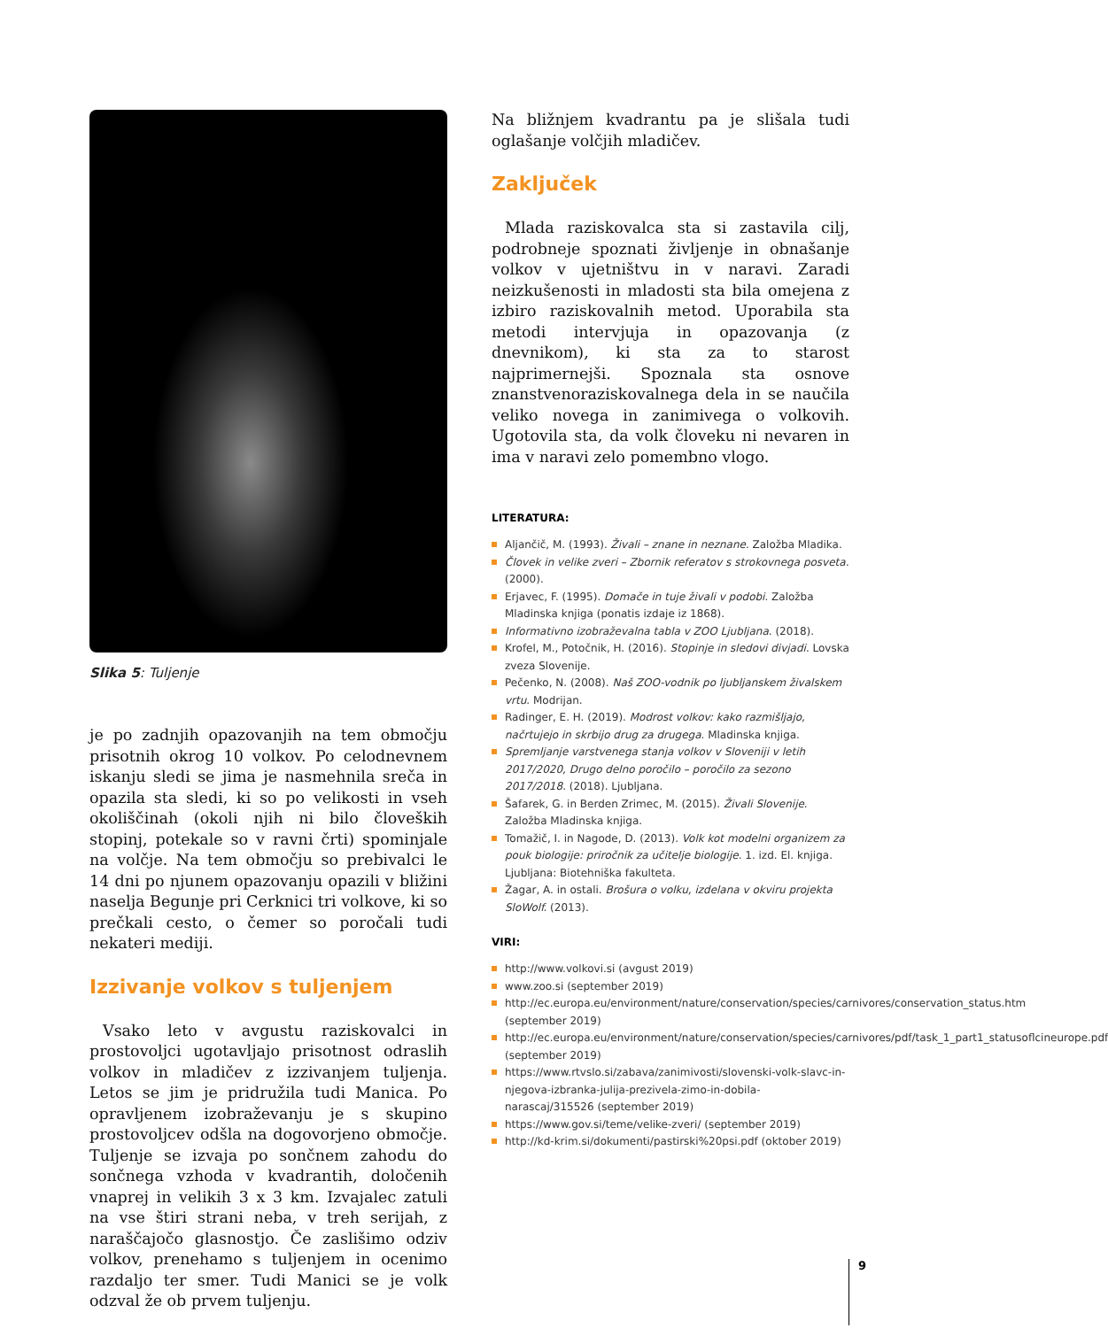Slika 5: Tuljenje
je po zadnjih opazovanjih na tem območju prisotnih okrog 10 volkov. Po celodnevnem iskanju sledi se jima je nasmehnila sreča in opazila sta sledi, ki so po velikosti in vseh okoliščinah (okoli njih ni bilo človeških stopinj, potekale so v ravni črti) spominjale na volčje. Na tem območju so prebivalci le 14 dni po njunem opazovanju opazili v bližini naselja Begunje pri Cerknici tri volkove, ki so prečkali cesto, o čemer so poročali tudi nekateri mediji.
Izzivanje volkov s tuljenjem
Vsako leto v avgustu raziskovalci in prostovoljci ugotavljajo prisotnost odraslih volkov in mladičev z izzivanjem tuljenja. Letos se jim je pridružila tudi Manica. Po opravljenem izobraževanju je s skupino prostovoljcev odšla na dogovorjeno območje. Tuljenje se izvaja po sončnem zahodu do sončnega vzhoda v kvadrantih, določenih vnaprej in velikih 3 x 3 km. Izvajalec zatuli na vse štiri strani neba, v treh serijah, z naraščajočo glasnostjo. Če zaslišimo odziv volkov, prenehamo s tuljenjem in ocenimo razdaljo ter smer. Tudi Manici se je volk odzval že ob prvem tuljenju.
Na bližnjem kvadrantu pa je slišala tudi oglašanje volčjih mladičev.
Zaključek
Mlada raziskovalca sta si zastavila cilj, podrobneje spoznati življenje in obnašanje volkov v ujetništvu in v naravi. Zaradi neizkušenosti in mladosti sta bila omejena z izbiro raziskovalnih metod. Uporabila sta metodi intervjuja in opazovanja (z dnevnikom), ki sta za to starost najprimernejši. Spoznala sta osnove znanstvenoraziskovalnega dela in se naučila veliko novega in zanimivega o volkovih. Ugotovila sta, da volk človeku ni nevaren in ima v naravi zelo pomembno vlogo.
LITERATURA:
Aljančič, M. (1993). Živali – znane in neznane. Založba Mladika.
Človek in velike zveri – Zbornik referatov s strokovnega posveta. (2000).
Erjavec, F. (1995). Domače in tuje živali v podobi. Založba Mladinska knjiga (ponatis izdaje iz 1868).
Informativno izobraževalna tabla v ZOO Ljubljana. (2018).
Krofel, M., Potočnik, H. (2016). Stopinje in sledovi divjadi. Lovska zveza Slovenije.
Pečenko, N. (2008). Naš ZOO-vodnik po ljubljanskem živalskem vrtu. Modrijan.
Radinger, E. H. (2019). Modrost volkov: kako razmišljajo, načrtujejo in skrbijo drug za drugega. Mladinska knjiga.
Spremljanje varstvenega stanja volkov v Sloveniji v letih 2017/2020, Drugo delno poročilo – poročilo za sezono 2017/2018. (2018). Ljubljana.
Šafarek, G. in Berden Zrimec, M. (2015). Živali Slovenije. Založba Mladinska knjiga.
Tomažič, I. in Nagode, D. (2013). Volk kot modelni organizem za pouk biologije: priročnik za učitelje biologije. 1. izd. El. knjiga. Ljubljana: Biotehniška fakulteta.
Žagar, A. in ostali. Brošura o volku, izdelana v okviru projekta SloWolf. (2013).
VIRI:
http://www.volkovi.si (avgust 2019)
www.zoo.si (september 2019)
http://ec.europa.eu/environment/nature/conservation/species/carnivores/conservation_status.htm (september 2019)
http://ec.europa.eu/environment/nature/conservation/species/carnivores/pdf/task_1_part1_statusoflcineurope.pdf (september 2019)
https://www.rtvslo.si/zabava/zanimivosti/slovenski-volk-slavc-in-njegova-izbranka-julija-prezivela-zimo-in-dobila-narascaj/315526 (september 2019)
https://www.gov.si/teme/velike-zveri/ (september 2019)
http://kd-krim.si/dokumenti/pastirski%20psi.pdf (oktober 2019)
9